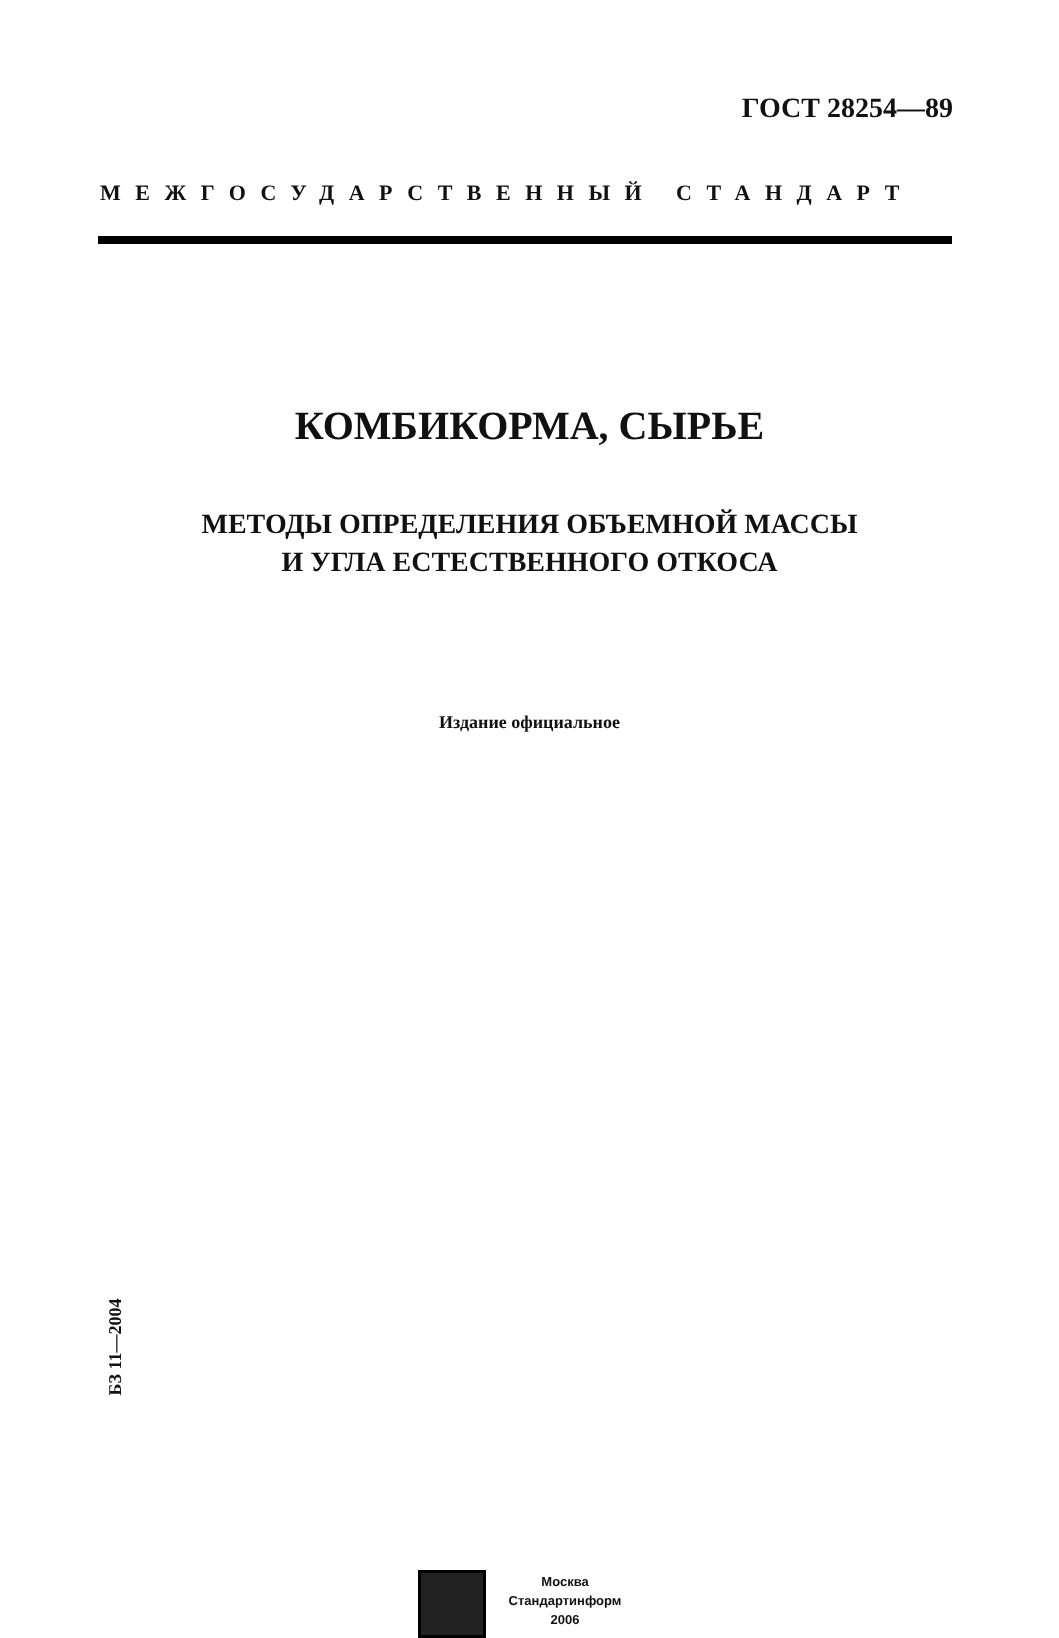ГОСТ 28254—89
МЕЖГОСУДАРСТВЕННЫЙ СТАНДАРТ
КОМБИКОРМА, СЫРЬЕ
МЕТОДЫ ОПРЕДЕЛЕНИЯ ОБЪЕМНОЙ МАССЫ
И УГЛА ЕСТЕСТВЕННОГО ОТКОСА
Издание официальное
БЗ 11—2004
Москва
Стандартинформ
2006